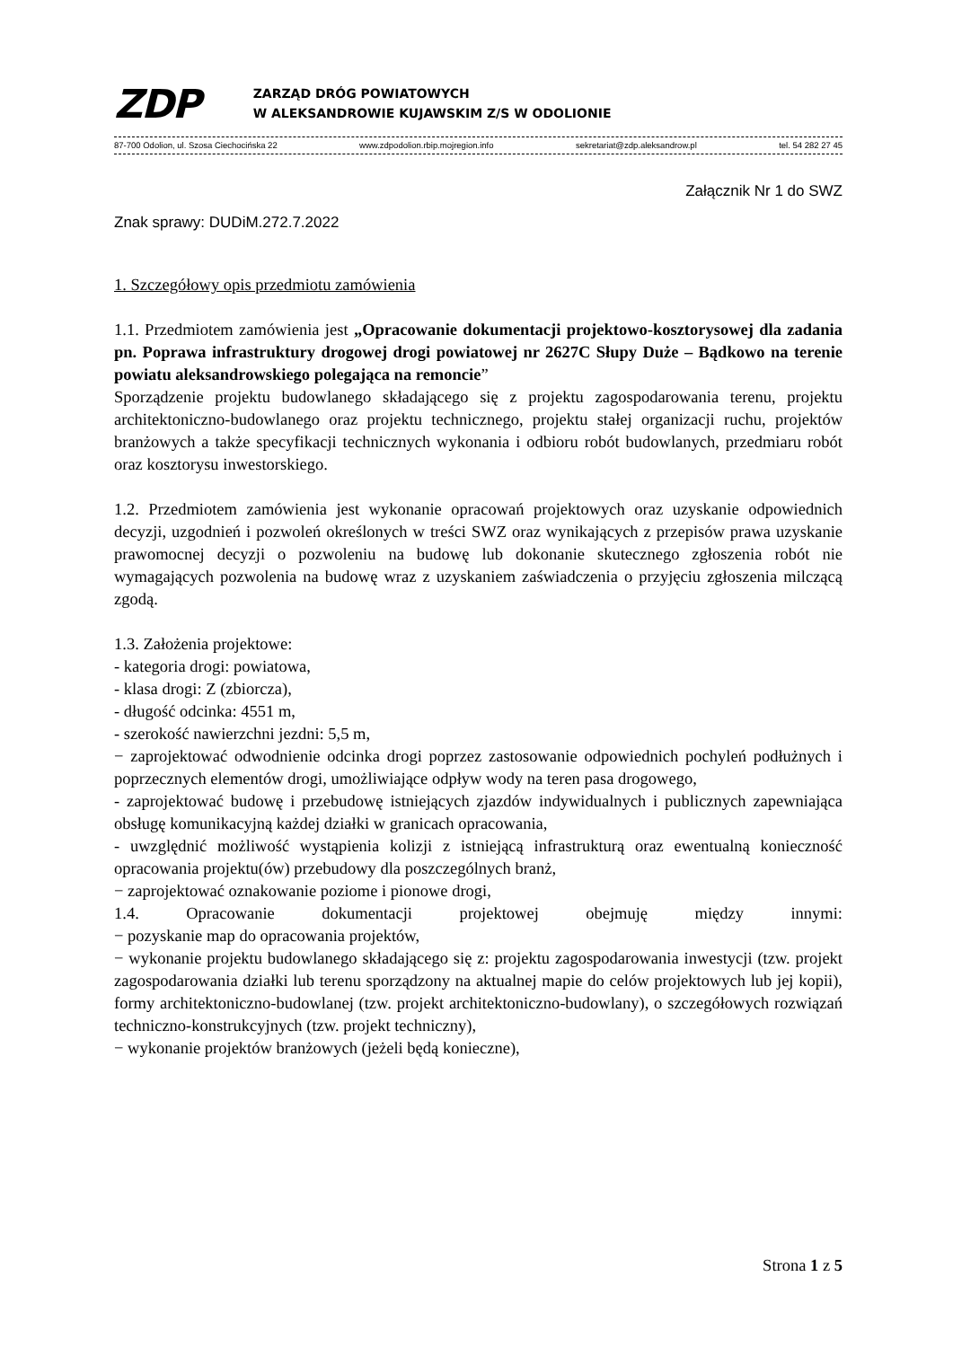ZDP
ZARZĄD DRÓG POWIATOWYCH
W ALEKSANDROWIE KUJAWSKIM Z/S W ODOLIONIE
87-700 Odolion, ul. Szosa Ciechocińska 22 www.zdpodolion.rbip.mojregion.info sekretariat@zdp.aleksandrow.pl tel. 54 282 27 45
Załącznik Nr 1 do SWZ
Znak sprawy: DUDiM.272.7.2022
1. Szczegółowy opis przedmiotu zamówienia
1.1. Przedmiotem zamówienia jest „Opracowanie dokumentacji projektowo-kosztorysowej dla zadania pn. Poprawa infrastruktury drogowej drogi powiatowej nr 2627C Słupy Duże – Bądkowo na terenie powiatu aleksandrowskiego polegająca na remoncie”
Sporządzenie projektu budowlanego składającego się z projektu zagospodarowania terenu, projektu architektoniczno-budowlanego oraz projektu technicznego, projektu stałej organizacji ruchu, projektów branżowych a także specyfikacji technicznych wykonania i odbioru robót budowlanych, przedmiaru robót oraz kosztorysu inwestorskiego.
1.2. Przedmiotem zamówienia jest wykonanie opracowań projektowych oraz uzyskanie odpowiednich decyzji, uzgodnień i pozwoleń określonych w treści SWZ oraz wynikających z przepisów prawa uzyskanie prawomocnej decyzji o pozwoleniu na budowę lub dokonanie skutecznego zgłoszenia robót nie wymagających pozwolenia na budowę wraz z uzyskaniem zaświadczenia o przyjęciu zgłoszenia milczącą zgodą.
1.3. Założenia projektowe:
- kategoria drogi: powiatowa,
- klasa drogi: Z (zbiorcza),
- długość odcinka: 4551 m,
- szerokość nawierzchni jezdni: 5,5 m,
− zaprojektować odwodnienie odcinka drogi poprzez zastosowanie odpowiednich pochyleń podłużnych i poprzecznych elementów drogi, umożliwiające odpływ wody na teren pasa drogowego,
- zaprojektować budowę i przebudowę istniejących zjazdów indywidualnych i publicznych zapewniająca obsługę komunikacyjną każdej działki w granicach opracowania,
- uwzględnić możliwość wystąpienia kolizji z istniejącą infrastrukturą oraz ewentualną konieczność opracowania projektu(ów) przebudowy dla poszczególnych branż,
− zaprojektować oznakowanie poziome i pionowe drogi,
1.4. Opracowanie dokumentacji projektowej obejmuję między innymi:
− pozyskanie map do opracowania projektów,
− wykonanie projektu budowlanego składającego się z: projektu zagospodarowania inwestycji (tzw. projekt zagospodarowania działki lub terenu sporządzony na aktualnej mapie do celów projektowych lub jej kopii), formy architektoniczno-budowlanej (tzw. projekt architektoniczno-budowlany), o szczegółowych rozwiązań techniczno-konstrukcyjnych (tzw. projekt techniczny),
− wykonanie projektów branżowych (jeżeli będą konieczne),
Strona 1 z 5